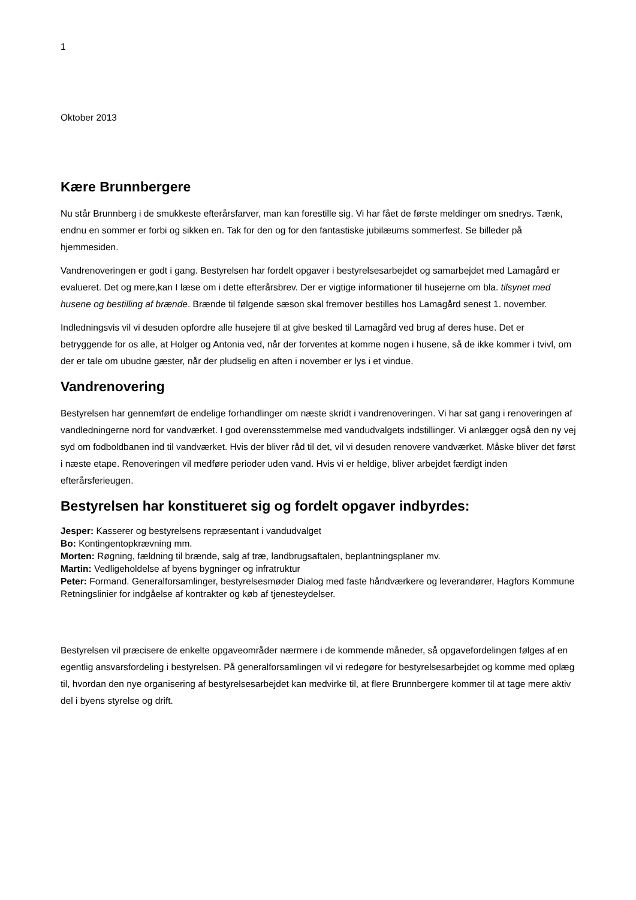1
Oktober 2013
Kære Brunnbergere
Nu står Brunnberg i de smukkeste efterårsfarver, man kan forestille sig. Vi har fået de første meldinger om snedrys. Tænk, endnu en sommer er forbi og sikken en. Tak for den og for den fantastiske jubilæums sommerfest. Se billeder på hjemmesiden.
Vandrenoveringen er godt i gang. Bestyrelsen har fordelt opgaver i bestyrelsesarbejdet og samarbejdet med Lamagård er evalueret. Det og mere,kan I læse om i dette efterårsbrev. Der er vigtige informationer til husejerne om bla. tilsynet med husene og bestilling af brænde. Brænde til følgende sæson skal fremover bestilles hos Lamagård senest 1. november.
Indledningsvis vil vi desuden opfordre alle husejere til at give besked til Lamagård ved brug af deres huse. Det er betryggende for os alle, at Holger og Antonia ved, når der forventes at komme nogen i husene, så de ikke kommer i tvivl, om der er tale om ubudne gæster, når der pludselig en aften i november er lys i et vindue.
Vandrenovering
Bestyrelsen har gennemført de endelige forhandlinger om næste skridt i vandrenoveringen. Vi har sat gang i renoveringen af vandledningerne nord for vandværket. I god overensstemmelse med vandudvalgets indstillinger. Vi anlægger også den ny vej syd om fodboldbanen ind til vandværket. Hvis der bliver råd til det, vil vi desuden renovere vandværket. Måske bliver det først i næste etape. Renoveringen vil medføre perioder uden vand. Hvis vi er heldige, bliver arbejdet færdigt inden efterårsferieugen.
Bestyrelsen har konstitueret sig og fordelt opgaver indbyrdes:
Jesper: Kasserer og bestyrelsens repræsentant i vandudvalget
Bo: Kontingentopkrævning mm.
Morten: Røgning, fældning til brænde, salg af træ, landbrugsaftalen, beplantningsplaner mv.
Martin: Vedligeholdelse af byens bygninger og infratruktur
Peter: Formand. Generalforsamlinger, bestyrelsesmøder Dialog med faste håndværkere og leverandører, Hagfors Kommune Retningslinier for indgåelse af kontrakter og køb af tjenesteydelser.
Bestyrelsen vil præcisere de enkelte opgaveområder nærmere i de kommende måneder, så opgavefordelingen følges af en egentlig ansvarsfordeling i bestyrelsen. På generalforsamlingen vil vi redegøre for bestyrelsesarbejdet og komme med oplæg til, hvordan den nye organisering af bestyrelsesarbejdet kan medvirke til, at flere Brunnbergere kommer til at tage mere aktiv del i byens styrelse og drift.